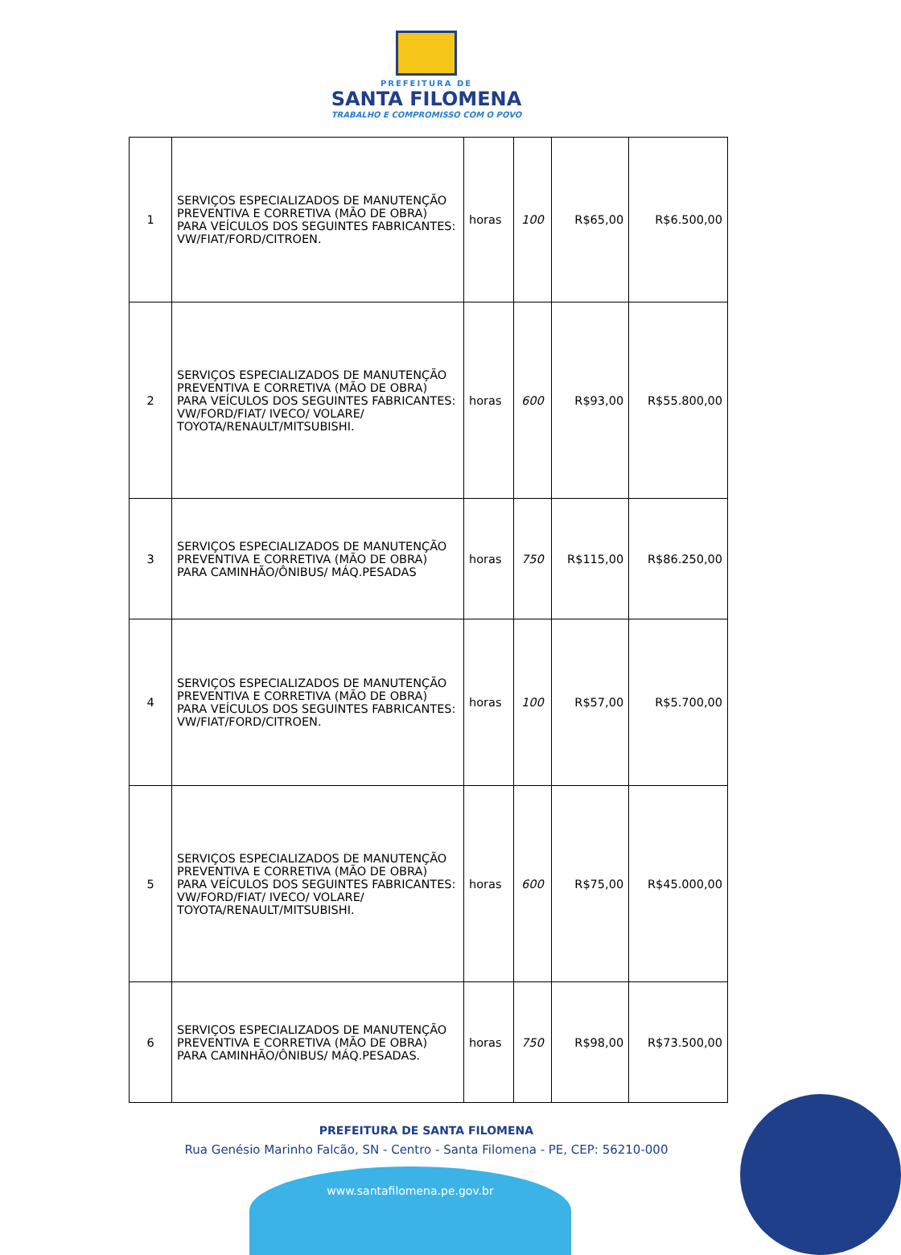PREFEITURA DE
SANTA FILOMENA
TRABALHO E COMPROMISSO COM O POVO
| 1 | SERVIÇOS ESPECIALIZADOS DE MANUTENÇÃO PREVENTIVA E CORRETIVA (MÃO DE OBRA) PARA VEÍCULOS DOS SEGUINTES FABRICANTES: VW/FIAT/FORD/CITROEN. | horas | 100 | R$65,00 | R$6.500,00 |
| 2 | SERVIÇOS ESPECIALIZADOS DE MANUTENÇÃO PREVENTIVA E CORRETIVA (MÃO DE OBRA) PARA VEÍCULOS DOS SEGUINTES FABRICANTES: VW/FORD/FIAT/ IVECO/ VOLARE/ TOYOTA/RENAULT/MITSUBISHI. | horas | 600 | R$93,00 | R$55.800,00 |
| 3 | SERVIÇOS ESPECIALIZADOS DE MANUTENÇÃO PREVENTIVA E CORRETIVA (MÃO DE OBRA) PARA CAMINHÃO/ÔNIBUS/ MÁQ.PESADAS | horas | 750 | R$115,00 | R$86.250,00 |
| 4 | SERVIÇOS ESPECIALIZADOS DE MANUTENÇÃO PREVENTIVA E CORRETIVA (MÃO DE OBRA) PARA VEÍCULOS DOS SEGUINTES FABRICANTES: VW/FIAT/FORD/CITROEN. | horas | 100 | R$57,00 | R$5.700,00 |
| 5 | SERVIÇOS ESPECIALIZADOS DE MANUTENÇÃO PREVENTIVA E CORRETIVA (MÃO DE OBRA) PARA VEÍCULOS DOS SEGUINTES FABRICANTES: VW/FORD/FIAT/ IVECO/ VOLARE/ TOYOTA/RENAULT/MITSUBISHI. | horas | 600 | R$75,00 | R$45.000,00 |
| 6 | SERVIÇOS ESPECIALIZADOS DE MANUTENÇÃO PREVENTIVA E CORRETIVA (MÃO DE OBRA) PARA CAMINHÃO/ÔNIBUS/ MÁQ.PESADAS. | horas | 750 | R$98,00 | R$73.500,00 |
PREFEITURA DE SANTA FILOMENA
Rua Genésio Marinho Falcão, SN - Centro - Santa Filomena - PE, CEP: 56210-000
www.santafilomena.pe.gov.br